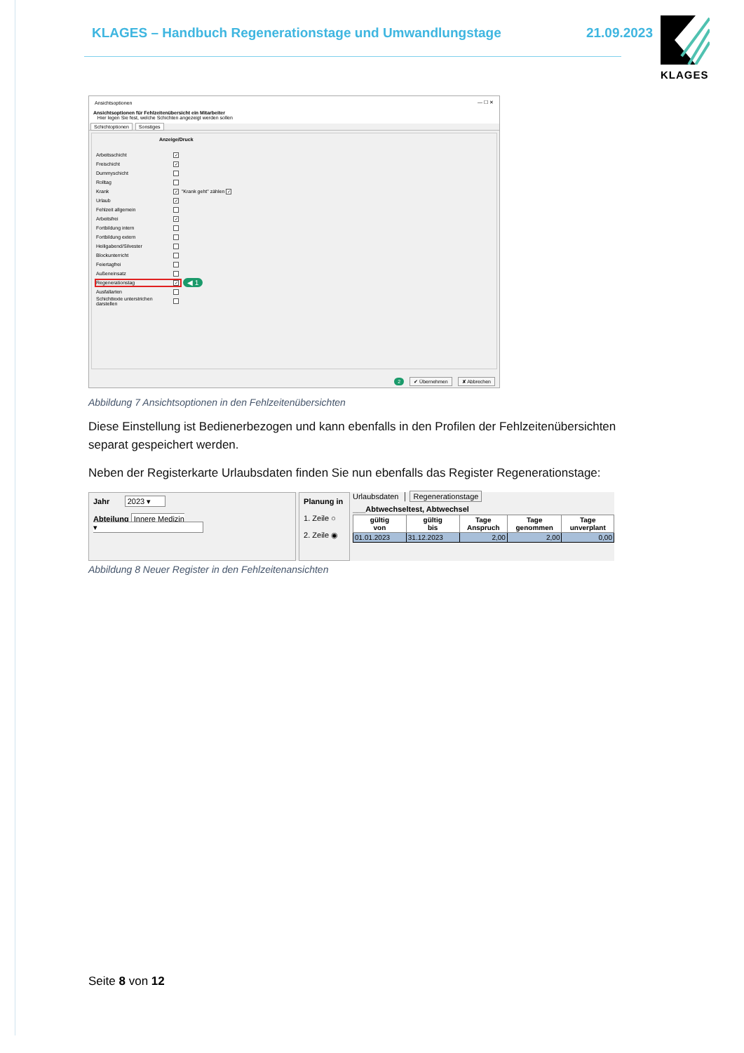KLAGES – Handbuch Regenerationstage und Umwandlungstage 21.09.2023
KLAGES
Ansichtsoptionen — ☐ ✕
Ansichtsoptionen für Fehlzeitenübersicht ein Mitarbeiter
Hier legen Sie fest, welche Schichten angezeigt werden sollen
Schichtoptionen Sonstiges
Anzeige/Druck
Arbeitsschicht ✓
Freischicht ✓
Dummyschicht
Rolltag
Krank ✓ "Krank geht" zählen ✓
Urlaub ✓
Fehlzeit allgemein
Arbeitsfrei ✓
Fortbildung intern
Fortbildung extern
Heiligabend/Silvester
Blockunterricht
Feiertagfrei
Außeneinsatz
Regenerationstag ✓ ◀ 1
Ausfallarten
Schichttexte unterstrichen darstellen
2 ✔ Übernehmen ✘ Abbrechen
Abbildung 7 Ansichtsoptionen in den Fehlzeitenübersichten
Diese Einstellung ist Bedienerbezogen und kann ebenfalls in den Profilen der Fehlzeitenübersichten separat gespeichert werden.
Neben der Registerkarte Urlaubsdaten finden Sie nun ebenfalls das Register Regenerationstage:
Jahr 2023 ▾
Abteilung Innere Medizin ▾
Planung in
1. Zeile ○
2. Zeile ◉
Urlaubsdaten │ Regenerationstage
___Abtwechseltest, Abtwechsel
| gültig von | gültig bis | Tage Anspruch | Tage genommen | Tage unverplant |
| --- | --- | --- | --- | --- |
| 01.01.2023 | 31.12.2023 | 2,00 | 2,00 | 0,00 |
Abbildung 8 Neuer Register in den Fehlzeitenansichten
Seite 8 von 12